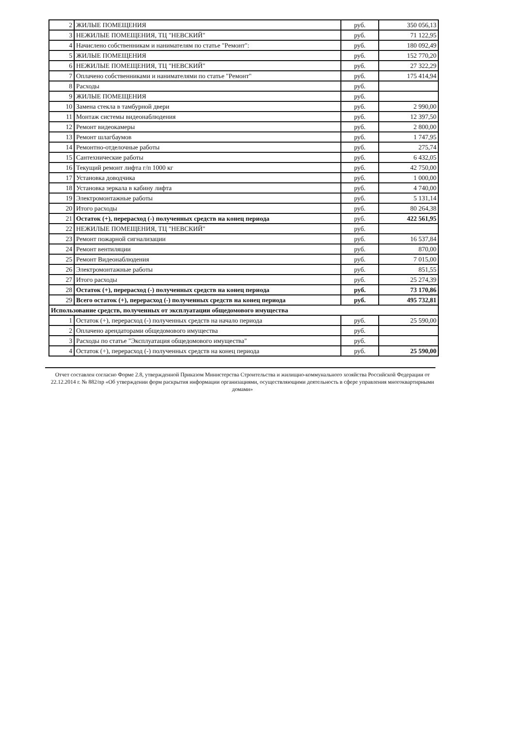| 2 | ЖИЛЫЕ ПОМЕЩЕНИЯ | руб. | 350 056,13 |
| 3 | НЕЖИЛЫЕ ПОМЕЩЕНИЯ, ТЦ "НЕВСКИЙ" | руб. | 71 122,95 |
| 4 | Начислено собственникам и нанимателям по статье "Ремонт": | руб. | 180 092,49 |
| 5 | ЖИЛЫЕ ПОМЕЩЕНИЯ | руб. | 152 770,20 |
| 6 | НЕЖИЛЫЕ ПОМЕЩЕНИЯ, ТЦ "НЕВСКИЙ" | руб. | 27 322,29 |
| 7 | Оплачено собственниками и нанимателями по статье "Ремонт" | руб. | 175 414,94 |
| 8 | Расходы | руб. | |
| 9 | ЖИЛЫЕ ПОМЕЩЕНИЯ | руб. | |
| 10 | Замена стекла в тамбурной двери | руб. | 2 990,00 |
| 11 | Монтаж системы видеонаблюдения | руб. | 12 397,50 |
| 12 | Ремонт видеокамеры | руб. | 2 800,00 |
| 13 | Ремонт шлагбаумов | руб. | 1 747,95 |
| 14 | Ремонтно-отделочные работы | руб. | 275,74 |
| 15 | Сантехнические работы | руб. | 6 432,05 |
| 16 | Текущий ремонт лифта г/п 1000 кг | руб. | 42 750,00 |
| 17 | Установка доводчика | руб. | 1 000,00 |
| 18 | Установка зеркала в кабину лифта | руб. | 4 740,00 |
| 19 | Электромонтажные работы | руб. | 5 131,14 |
| 20 | Итого расходы | руб. | 80 264,38 |
| 21 | Остаток (+), перерасход (-) полученных средств на конец периода | руб. | 422 561,95 |
| 22 | НЕЖИЛЫЕ ПОМЕЩЕНИЯ, ТЦ "НЕВСКИЙ" | руб. | |
| 23 | Ремонт пожарной сигнализации | руб. | 16 537,84 |
| 24 | Ремонт вентиляции | руб. | 870,00 |
| 25 | Ремонт Видеонаблюдения | руб. | 7 015,00 |
| 26 | Электромонтажные работы | руб. | 851,55 |
| 27 | Итого расходы | руб. | 25 274,39 |
| 28 | Остаток (+), перерасход (-) полученных средств на конец периода | руб. | 73 170,86 |
| 29 | Всего остаток (+), перерасход (-) полученных средств на конец периода | руб. | 495 732,81 |
| Использование средств, полученных от эксплуатации общедомового имущества | | | |
| 1 | Остаток (+), перерасход (-) полученных средств на начало периода | руб. | 25 590,00 |
| 2 | Оплачено арендаторами общедомового имущества | руб. | |
| 3 | Расходы по статье "Эксплуатация общедомового имущества" | руб. | |
| 4 | Остаток (+), перерасход (-) полученных средств на конец периода | руб. | 25 590,00 |
Отчет составлен согласно Форме 2.8, утвержденной Приказом Министерства Строительства и жилищно-коммунального хозяйства Российской Федерации от 22.12.2014 г. № 882/пр «Об утверждении форм раскрытия информации организациями, осуществляющими деятельность в сфере управления многоквартирными домами»